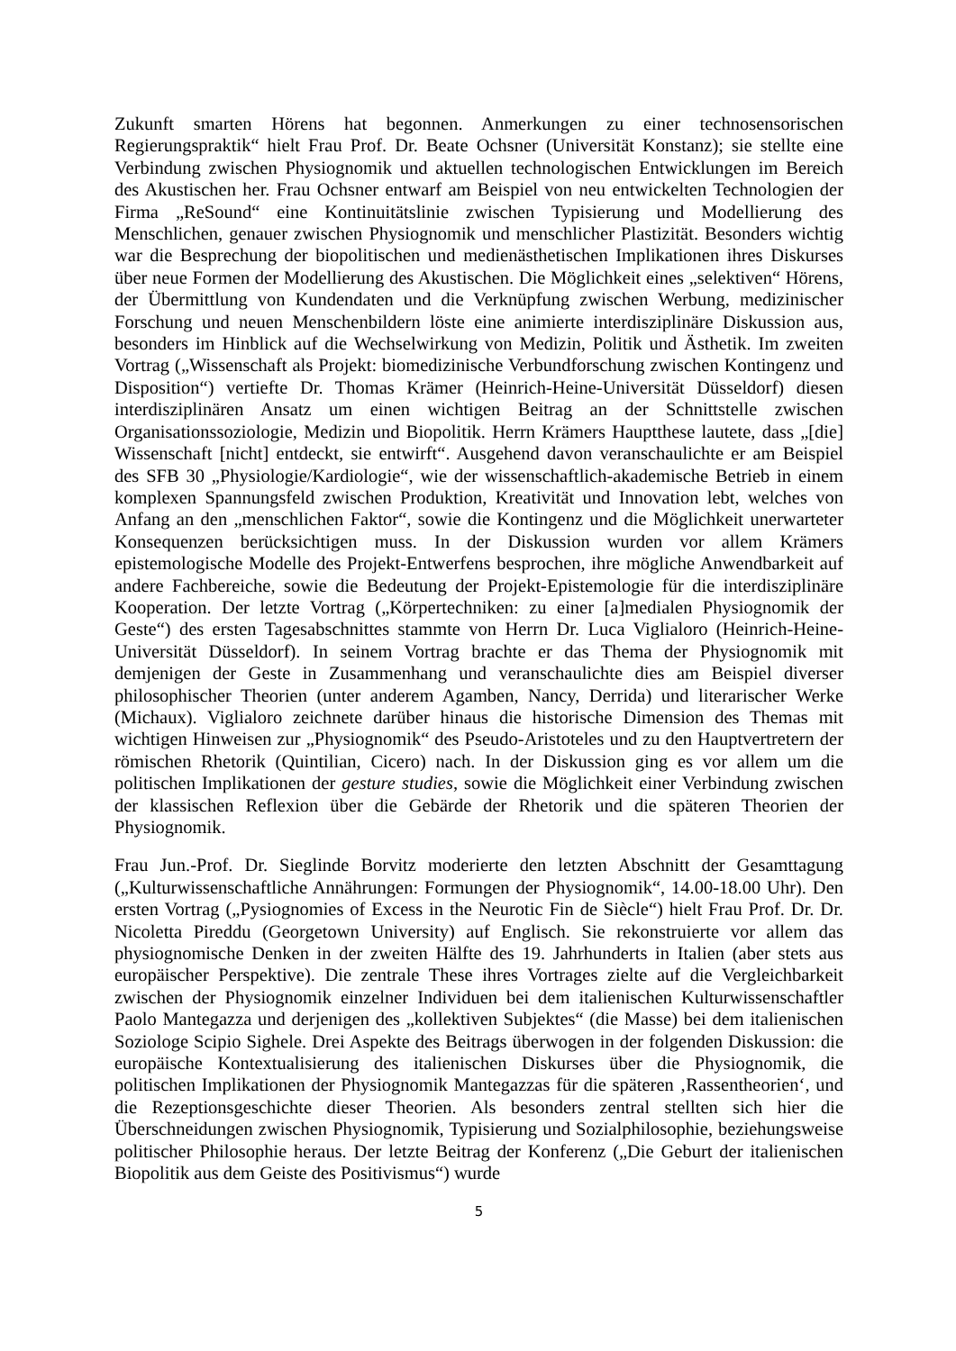Zukunft smarten Hörens hat begonnen. Anmerkungen zu einer technosensorischen Regierungspraktik“ hielt Frau Prof. Dr. Beate Ochsner (Universität Konstanz); sie stellte eine Verbindung zwischen Physiognomik und aktuellen technologischen Entwicklungen im Bereich des Akustischen her. Frau Ochsner entwarf am Beispiel von neu entwickelten Technologien der Firma „ReSound“ eine Kontinuitätslinie zwischen Typisierung und Modellierung des Menschlichen, genauer zwischen Physiognomik und menschlicher Plastizität. Besonders wichtig war die Besprechung der biopolitischen und medienästhetischen Implikationen ihres Diskurses über neue Formen der Modellierung des Akustischen. Die Möglichkeit eines „selektiven“ Hörens, der Übermittlung von Kundendaten und die Verknüpfung zwischen Werbung, medizinischer Forschung und neuen Menschenbildern löste eine animierte interdisziplinäre Diskussion aus, besonders im Hinblick auf die Wechselwirkung von Medizin, Politik und Ästhetik. Im zweiten Vortrag („Wissenschaft als Projekt: biomedizinische Verbundforschung zwischen Kontingenz und Disposition“) vertiefte Dr. Thomas Krämer (Heinrich-Heine-Universität Düsseldorf) diesen interdisziplinären Ansatz um einen wichtigen Beitrag an der Schnittstelle zwischen Organisationssoziologie, Medizin und Biopolitik. Herrn Krämers Hauptthese lautete, dass „[die] Wissenschaft [nicht] entdeckt, sie entwirft“. Ausgehend davon veranschaulichte er am Beispiel des SFB 30 „Physiologie/Kardiologie“, wie der wissenschaftlich-akademische Betrieb in einem komplexen Spannungsfeld zwischen Produktion, Kreativität und Innovation lebt, welches von Anfang an den „menschlichen Faktor“, sowie die Kontingenz und die Möglichkeit unerwarteter Konsequenzen berücksichtigen muss. In der Diskussion wurden vor allem Krämers epistemologische Modelle des Projekt-Entwerfens besprochen, ihre mögliche Anwendbarkeit auf andere Fachbereiche, sowie die Bedeutung der Projekt-Epistemologie für die interdisziplinäre Kooperation. Der letzte Vortrag („Körpertechniken: zu einer [a]medialen Physiognomik der Geste“) des ersten Tagesabschnittes stammte von Herrn Dr. Luca Viglialoro (Heinrich-Heine-Universität Düsseldorf). In seinem Vortrag brachte er das Thema der Physiognomik mit demjenigen der Geste in Zusammenhang und veranschaulichte dies am Beispiel diverser philosophischer Theorien (unter anderem Agamben, Nancy, Derrida) und literarischer Werke (Michaux). Viglialoro zeichnete darüber hinaus die historische Dimension des Themas mit wichtigen Hinweisen zur „Physiognomik“ des Pseudo-Aristoteles und zu den Hauptvertretern der römischen Rhetorik (Quintilian, Cicero) nach. In der Diskussion ging es vor allem um die politischen Implikationen der gesture studies, sowie die Möglichkeit einer Verbindung zwischen der klassischen Reflexion über die Gebärde der Rhetorik und die späteren Theorien der Physiognomik.
Frau Jun.-Prof. Dr. Sieglinde Borvitz moderierte den letzten Abschnitt der Gesamttagung („Kulturwissenschaftliche Annährungen: Formungen der Physiognomik“, 14.00-18.00 Uhr). Den ersten Vortrag („Pysiognomies of Excess in the Neurotic Fin de Siècle“) hielt Frau Prof. Dr. Dr. Nicoletta Pireddu (Georgetown University) auf Englisch. Sie rekonstruierte vor allem das physiognomische Denken in der zweiten Hälfte des 19. Jahrhunderts in Italien (aber stets aus europäischer Perspektive). Die zentrale These ihres Vortrages zielte auf die Vergleichbarkeit zwischen der Physiognomik einzelner Individuen bei dem italienischen Kulturwissenschaftler Paolo Mantegazza und derjenigen des „kollektiven Subjektes“ (die Masse) bei dem italienischen Soziologe Scipio Sighele. Drei Aspekte des Beitrags überwogen in der folgenden Diskussion: die europäische Kontextualisierung des italienischen Diskurses über die Physiognomik, die politischen Implikationen der Physiognomik Mantegazzas für die späteren ‚Rassentheorien‘, und die Rezeptionsgeschichte dieser Theorien. Als besonders zentral stellten sich hier die Überschneidungen zwischen Physiognomik, Typisierung und Sozialphilosophie, beziehungsweise politischer Philosophie heraus. Der letzte Beitrag der Konferenz („Die Geburt der italienischen Biopolitik aus dem Geiste des Positivismus“) wurde
5